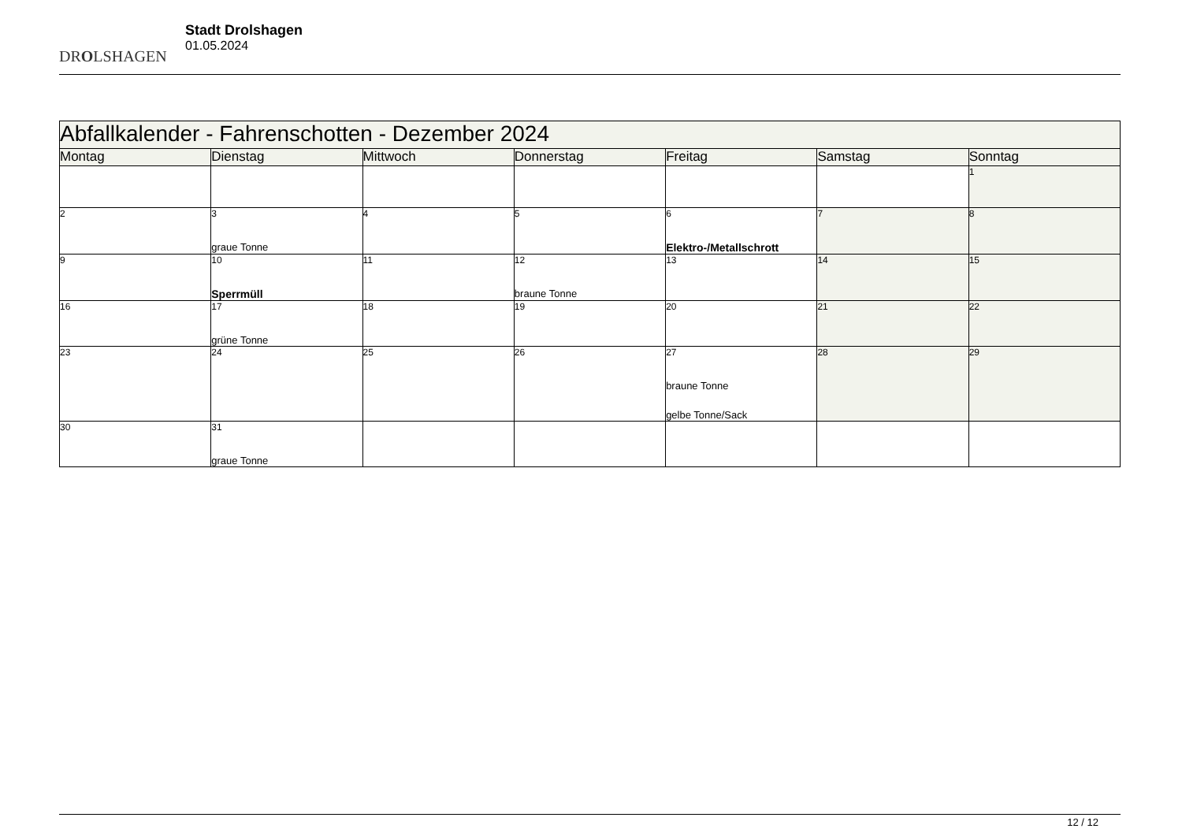DROLSHAGEN
Stadt Drolshagen
01.05.2024
| Abfallkalender - Fahrenschotten - Dezember 2024 | | | | | | |
| --- | --- | --- | --- | --- | --- | --- |
| Montag | Dienstag | Mittwoch | Donnerstag | Freitag | Samstag | Sonntag |
| | | | | | | 1 |
| 2 | 3 graue Tonne | 4 | 5 | 6 Elektro-/Metallschrott | 7 | 8 |
| 9 | 10 Sperrmüll | 11 | 12 braune Tonne | 13 | 14 | 15 |
| 16 | 17 grüne Tonne | 18 | 19 | 20 | 21 | 22 |
| 23 | 24 | 25 | 26 | 27 braune Tonne gelbe Tonne/Sack | 28 | 29 |
| 30 | 31 graue Tonne | | | | | |
12 / 12